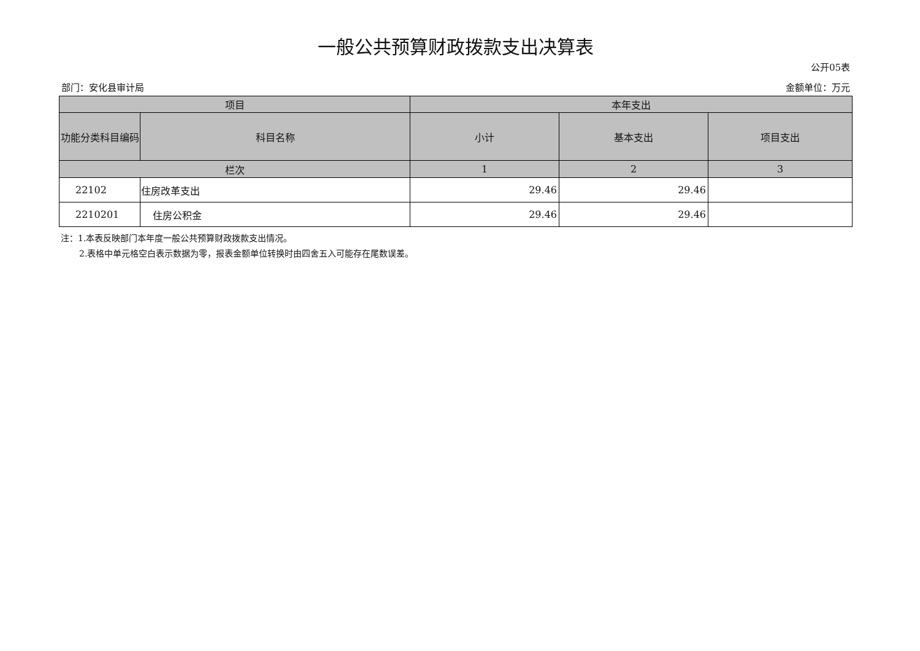一般公共预算财政拨款支出决算表
公开05表
部门：安化县审计局 金额单位：万元
| 项目 | | 本年支出 | | |
| --- | --- | --- | --- | --- |
| 功能分类科目编码 | 科目名称 | 小计 | 基本支出 | 项目支出 |
| 栏次 | | 1 | 2 | 3 |
| 22102 | 住房改革支出 | 29.46 | 29.46 | |
| 2210201 | 住房公积金 | 29.46 | 29.46 | |
注：1.本表反映部门本年度一般公共预算财政拨款支出情况。
2.表格中单元格空白表示数据为零，报表金额单位转换时由四舍五入可能存在尾数误差。